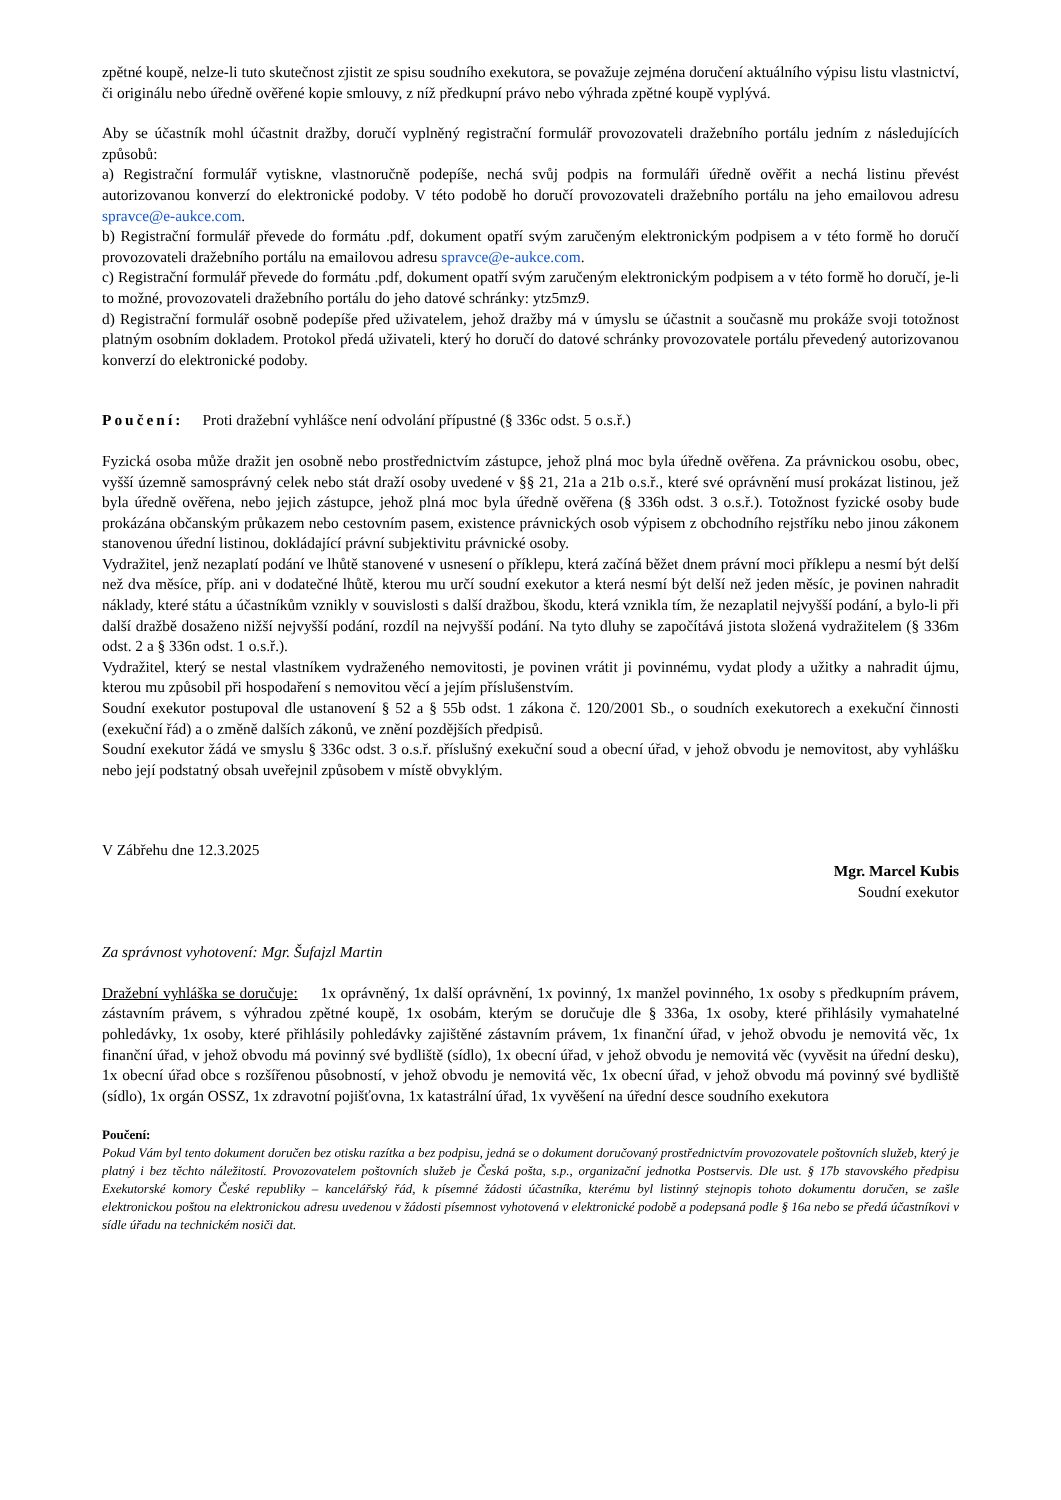zpětné koupě, nelze-li tuto skutečnost zjistit ze spisu soudního exekutora, se považuje zejména doručení aktuálního výpisu listu vlastnictví, či originálu nebo úředně ověřené kopie smlouvy, z níž předkupní právo nebo výhrada zpětné koupě vyplývá.
Aby se účastník mohl účastnit dražby, doručí vyplněný registrační formulář provozovateli dražebního portálu jedním z následujících způsobů:
a) Registrační formulář vytiskne, vlastnoručně podepíše, nechá svůj podpis na formuláři úředně ověřit a nechá listinu převést autorizovanou konverzí do elektronické podoby. V této podobě ho doručí provozovateli dražebního portálu na jeho emailovou adresu spravce@e-aukce.com.
b) Registrační formulář převede do formátu .pdf, dokument opatří svým zaručeným elektronickým podpisem a v této formě ho doručí provozovateli dražebního portálu na emailovou adresu spravce@e-aukce.com.
c) Registrační formulář převede do formátu .pdf, dokument opatří svým zaručeným elektronickým podpisem a v této formě ho doručí, je-li to možné, provozovateli dražebního portálu do jeho datové schránky: ytz5mz9.
d) Registrační formulář osobně podepíše před uživatelem, jehož dražby má v úmyslu se účastnit a současně mu prokáže svoji totožnost platným osobním dokladem. Protokol předá uživateli, který ho doručí do datové schránky provozovatele portálu převedený autorizovanou konverzí do elektronické podoby.
Poučení: Proti dražební vyhlášce není odvolání přípustné (§ 336c odst. 5 o.s.ř.)
Fyzická osoba může dražit jen osobně nebo prostřednictvím zástupce, jehož plná moc byla úředně ověřena. Za právnickou osobu, obec, vyšší územně samosprávný celek nebo stát draží osoby uvedené v §§ 21, 21a a 21b o.s.ř., které své oprávnění musí prokázat listinou, jež byla úředně ověřena, nebo jejich zástupce, jehož plná moc byla úředně ověřena (§ 336h odst. 3 o.s.ř.). Totožnost fyzické osoby bude prokázána občanským průkazem nebo cestovním pasem, existence právnických osob výpisem z obchodního rejstříku nebo jinou zákonem stanovenou úřední listinou, dokládající právní subjektivitu právnické osoby.
Vydražitel, jenž nezaplatí podání ve lhůtě stanovené v usnesení o příklepu, která začíná běžet dnem právní moci příklepu a nesmí být delší než dva měsíce, příp. ani v dodatečné lhůtě, kterou mu určí soudní exekutor a která nesmí být delší než jeden měsíc, je povinen nahradit náklady, které státu a účastníkům vznikly v souvislosti s další dražbou, škodu, která vznikla tím, že nezaplatil nejvyšší podání, a bylo-li při další dražbě dosaženo nižší nejvyšší podání, rozdíl na nejvyšší podání. Na tyto dluhy se započítává jistota složená vydražitelem (§ 336m odst. 2 a § 336n odst. 1 o.s.ř.).
Vydražitel, který se nestal vlastníkem vydraženého nemovitosti, je povinen vrátit ji povinnému, vydat plody a užitky a nahradit újmu, kterou mu způsobil při hospodaření s nemovitou věcí a jejím příslušenstvím.
Soudní exekutor postupoval dle ustanovení § 52 a § 55b odst. 1 zákona č. 120/2001 Sb., o soudních exekutorech a exekuční činnosti (exekuční řád) a o změně dalších zákonů, ve znění pozdějších předpisů.
Soudní exekutor žádá ve smyslu § 336c odst. 3 o.s.ř. příslušný exekuční soud a obecní úřad, v jehož obvodu je nemovitost, aby vyhlášku nebo její podstatný obsah uveřejnil způsobem v místě obvyklým.
V Zábřehu dne 12.3.2025
Mgr. Marcel Kubis
Soudní exekutor
Za správnost vyhotovení: Mgr. Šufajzl Martin
Dražební vyhláška se doručuje: 1x oprávněný, 1x další oprávnění, 1x povinný, 1x manžel povinného, 1x osoby s předkupním právem, zástavním právem, s výhradou zpětné koupě, 1x osobám, kterým se doručuje dle § 336a, 1x osoby, které přihlásily vymahatelné pohledávky, 1x osoby, které přihlásily pohledávky zajištěné zástavním právem, 1x finanční úřad, v jehož obvodu je nemovitá věc, 1x finanční úřad, v jehož obvodu má povinný své bydliště (sídlo), 1x obecní úřad, v jehož obvodu je nemovitá věc (vyvěsit na úřední desku), 1x obecní úřad obce s rozšířenou působností, v jehož obvodu je nemovitá věc, 1x obecní úřad, v jehož obvodu má povinný své bydliště (sídlo), 1x orgán OSSZ, 1x zdravotní pojišťovna, 1x katastrální úřad, 1x vyvěšení na úřední desce soudního exekutora
Poučení:
Pokud Vám byl tento dokument doručen bez otisku razítka a bez podpisu, jedná se o dokument doručovaný prostřednictvím provozovatele poštovních služeb, který je platný i bez těchto náležitostí. Provozovatelem poštovních služeb je Česká pošta, s.p., organizační jednotka Postservis. Dle ust. § 17b stavovského předpisu Exekutorské komory České republiky – kancelářský řád, k písemné žádosti účastníka, kterému byl listinný stejnopis tohoto dokumentu doručen, se zašle elektronickou poštou na elektronickou adresu uvedenou v žádosti písemnost vyhotovená v elektronické podobě a podepsaná podle § 16a nebo se předá účastníkovi v sídle úřadu na technickém nosiči dat.